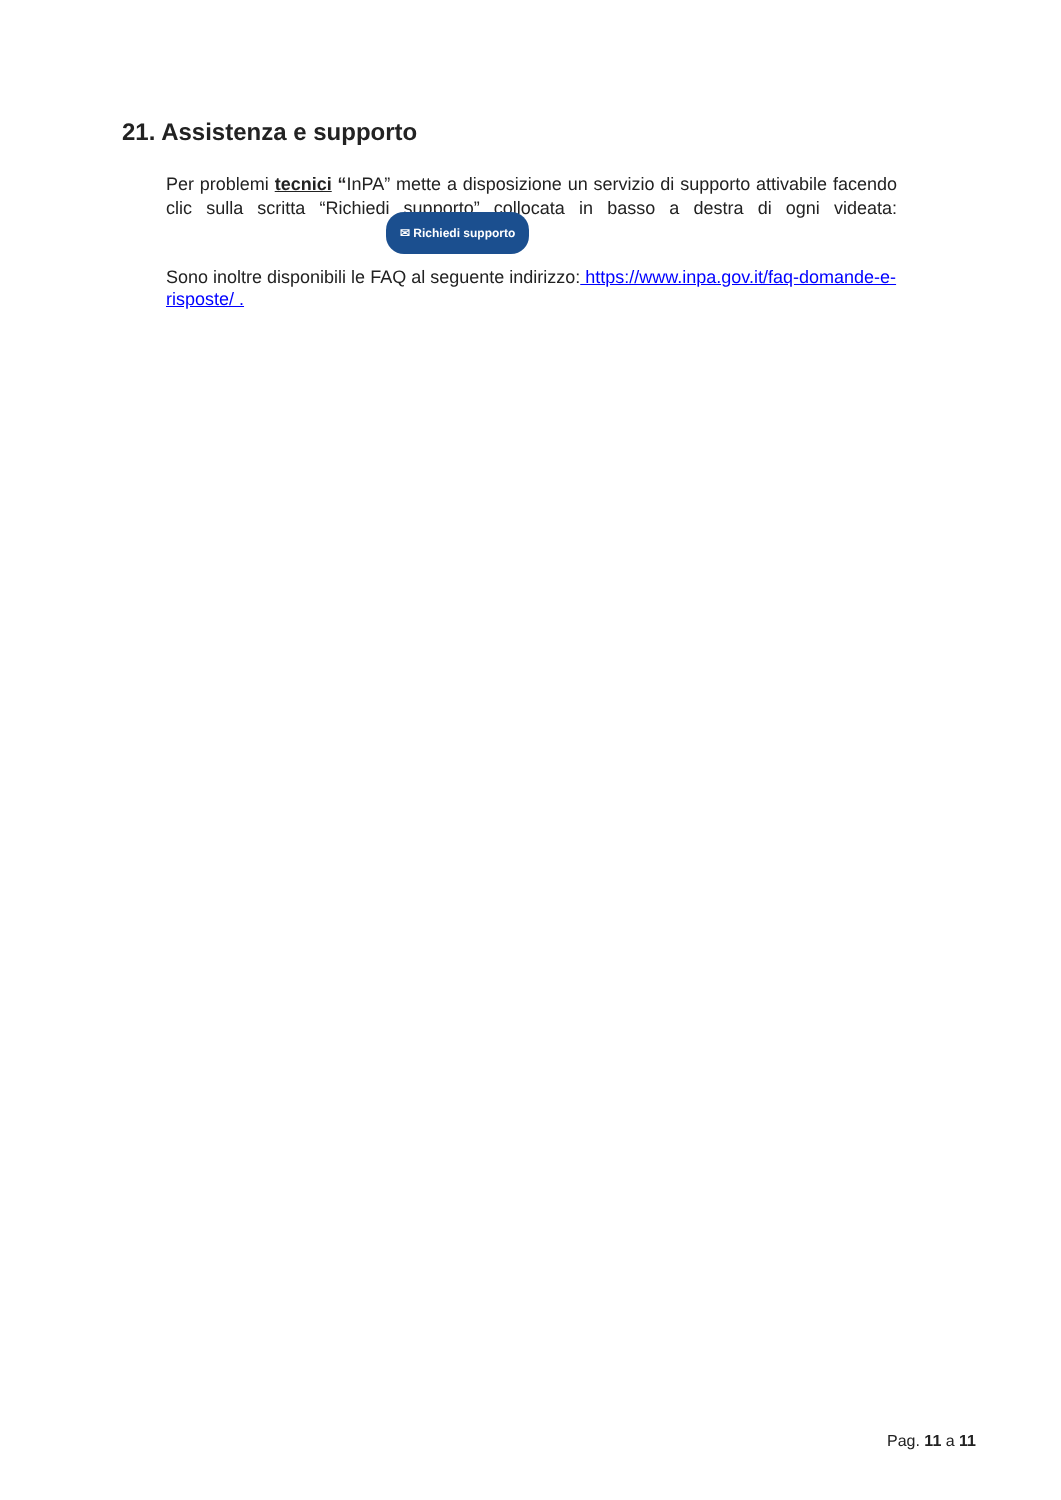21. Assistenza e supporto
Per problemi tecnici “InPA” mette a disposizione un servizio di supporto attivabile facendo clic sulla scritta “Richiedi supporto” collocata in basso a destra di ogni videata: ✉ Richiedi supporto
Sono inoltre disponibili le FAQ al seguente indirizzo: https://www.inpa.gov.it/faq-domande-e-risposte/ .
Pag. 11 a 11